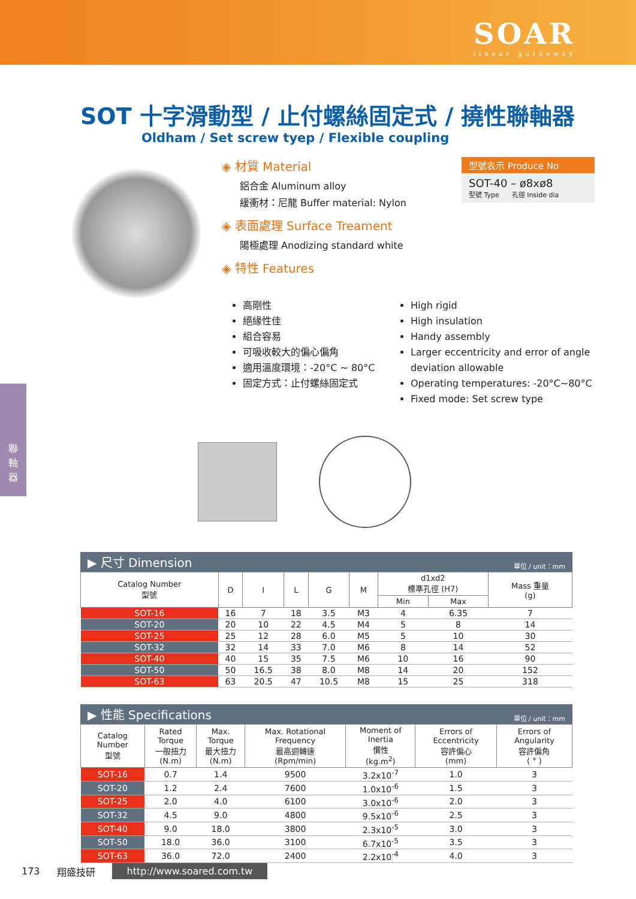SOAR
linear guideway
SOT 十字滑動型 / 止付螺絲固定式 / 撓性聯軸器
Oldham / Set screw tyep / Flexible coupling
◈ 材質 Material
鋁合金 Aluminum alloy
緩衝材：尼龍 Buffer material: Nylon
◈ 表面處理 Surface Treament
陽極處理 Anodizing standard white
◈ 特性 Features
型號表示 Produce No
SOT-40 – ø8xø8
型號 Type 孔徑 Inside dia
高剛性
絕緣性佳
組合容易
可吸收較大的偏心偏角
適用溫度環境：-20°C ~ 80°C
固定方式：止付螺絲固定式
High rigid
High insulation
Handy assembly
Larger eccentricity and error of angle deviation allowable
Operating temperatures: -20°C~80°C
Fixed mode: Set screw type
▶ 尺寸 Dimension 單位 / unit：mm
| Catalog Number 型號 | D | I | L | G | M | d1xd2 標準孔徑 (H7) | | Mass 重量 (g) |
| --- | --- | --- | --- | --- | --- | --- | --- | --- |
| | | | | | | Min | Max | |
| SOT-16 | 16 | 7 | 18 | 3.5 | M3 | 4 | 6.35 | 7 |
| SOT-20 | 20 | 10 | 22 | 4.5 | M4 | 5 | 8 | 14 |
| SOT-25 | 25 | 12 | 28 | 6.0 | M5 | 5 | 10 | 30 |
| SOT-32 | 32 | 14 | 33 | 7.0 | M6 | 8 | 14 | 52 |
| SOT-40 | 40 | 15 | 35 | 7.5 | M6 | 10 | 16 | 90 |
| SOT-50 | 50 | 16.5 | 38 | 8.0 | M8 | 14 | 20 | 152 |
| SOT-63 | 63 | 20.5 | 47 | 10.5 | M8 | 15 | 25 | 318 |
▶ 性能 Specifications 單位 / unit：mm
| Catalog Number 型號 | Rated Torque 一般扭力 (N.m) | Max. Torque 最大扭力 (N.m) | Max. Rotational Frequency 最高迴轉速 (Rpm/min) | Moment of Inertia 慣性 (kg.m<sup>2</sup>) | Errors of Eccentricity 容許偏心 (mm) | Errors of Angularity 容許偏角 ( ° ) |
| --- | --- | --- | --- | --- | --- | --- |
| SOT-16 | 0.7 | 1.4 | 9500 | 3.2x10<sup>-7</sup> | 1.0 | 3 |
| SOT-20 | 1.2 | 2.4 | 7600 | 1.0x10<sup>-6</sup> | 1.5 | 3 |
| SOT-25 | 2.0 | 4.0 | 6100 | 3.0x10<sup>-6</sup> | 2.0 | 3 |
| SOT-32 | 4.5 | 9.0 | 4800 | 9.5x10<sup>-6</sup> | 2.5 | 3 |
| SOT-40 | 9.0 | 18.0 | 3800 | 2.3x10<sup>-5</sup> | 3.0 | 3 |
| SOT-50 | 18.0 | 36.0 | 3100 | 6.7x10<sup>-5</sup> | 3.5 | 3 |
| SOT-63 | 36.0 | 72.0 | 2400 | 2.2x10<sup>-4</sup> | 4.0 | 3 |
聯
軸
器
173 翔盛技研 http://www.soared.com.tw